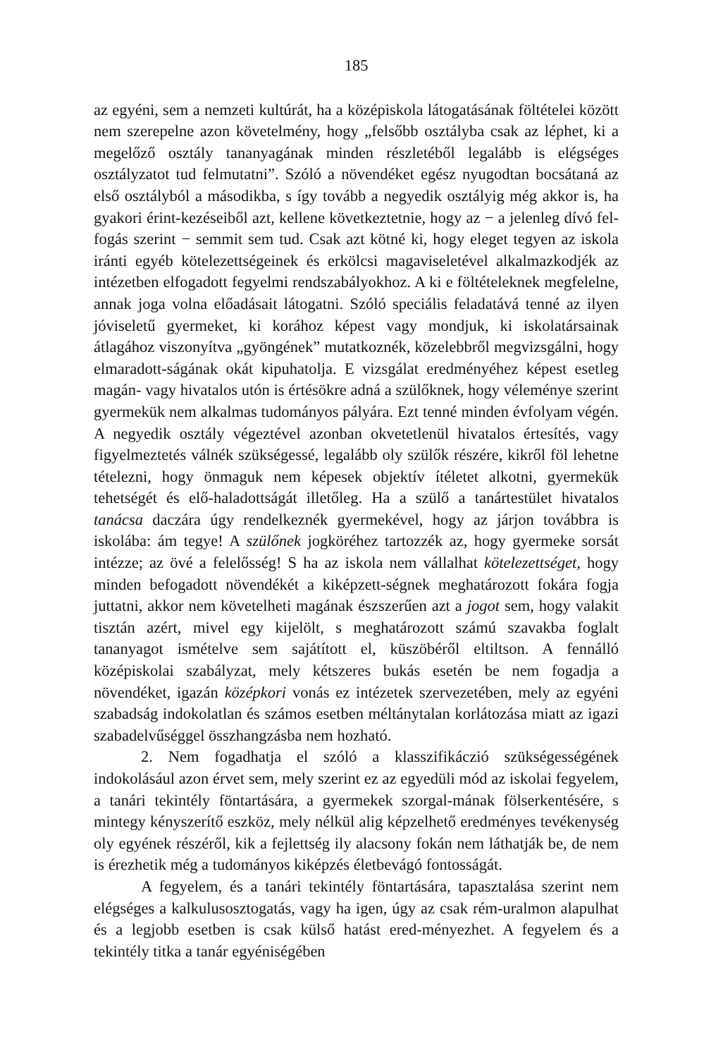185
az egyéni, sem a nemzeti kultúrát, ha a középiskola látogatásának föltételei között nem szerepelne azon követelmény, hogy „felsőbb osztályba csak az léphet, ki a megelőző osztály tananyagának minden részletéből legalább is elégséges osztályzatot tud felmutatni”. Szóló a növendéket egész nyugodtan bocsátaná az első osztályból a másodikba, s így tovább a negyedik osztályig még akkor is, ha gyakori érint-kezéseiből azt, kellene következtetnie, hogy az − a jelenleg dívó fel-fogás szerint − semmit sem tud. Csak azt kötné ki, hogy eleget tegyen az iskola iránti egyéb kötelezettségeinek és erkölcsi magaviseletével alkalmazkodjék az intézetben elfogadott fegyelmi rendszabályokhoz. A ki e föltételeknek megfelelne, annak joga volna előadásait látogatni. Szóló speciális feladatává tenné az ilyen jóviseletű gyermeket, ki korához képest vagy mondjuk, ki iskolatársainak átlagához viszonyítva „gyöngének” mutatkoznék, közelebbről megvizsgálni, hogy elmaradott-ságának okát kipuhatolja. E vizsgálat eredményéhez képest esetleg magán- vagy hivatalos utón is értésökre adná a szülőknek, hogy véleménye szerint gyermekük nem alkalmas tudományos pályára. Ezt tenné minden évfolyam végén. A negyedik osztály végeztével azonban okvetetlenül hivatalos értesítés, vagy figyelmeztetés válnék szükségessé, legalább oly szülők részére, kikről föl lehetne tételezni, hogy önmaguk nem képesek objektív ítéletet alkotni, gyermekük tehetségét és elő-haladottságát illetőleg. Ha a szülő a tanártestület hivatalos tanácsa daczára úgy rendelkeznék gyermekével, hogy az járjon továbbra is iskolába: ám tegye! A szülőnek jogköréhez tartozzék az, hogy gyermeke sorsát intézze; az övé a felelősség! S ha az iskola nem vállalhat kötelezettséget, hogy minden befogadott növendékét a kiképzett-ségnek meghatározott fokára fogja juttatni, akkor nem követelheti magának észszerűen azt a jogot sem, hogy valakit tisztán azért, mivel egy kijelölt, s meghatározott számú szavakba foglalt tananyagot ismételve sem sajátított el, küszöbéről eltiltson. A fennálló középiskolai szabályzat, mely kétszeres bukás esetén be nem fogadja a növendéket, igazán középkori vonás ez intézetek szervezetében, mely az egyéni szabadság indokolatlan és számos esetben méltánytalan korlátozása miatt az igazi szabadelvűséggel összhangzásba nem hozható.
2. Nem fogadhatja el szóló a klasszifikáczió szükségességének indokolásául azon érvet sem, mely szerint ez az egyedüli mód az iskolai fegyelem, a tanári tekintély föntartására, a gyermekek szorgal-mának fölserkentésére, s mintegy kényszerítő eszköz, mely nélkül alig képzelhető eredményes tevékenység oly egyének részéről, kik a fejlettség ily alacsony fokán nem láthatják be, de nem is érezhetik még a tudományos kiképzés életbevágó fontosságát.
A fegyelem, és a tanári tekintély föntartására, tapasztalása szerint nem elégséges a kalkulusosztogatás, vagy ha igen, úgy az csak rém-uralmon alapulhat és a legjobb esetben is csak külső hatást ered-ményezhet. A fegyelem és a tekintély titka a tanár egyéniségében